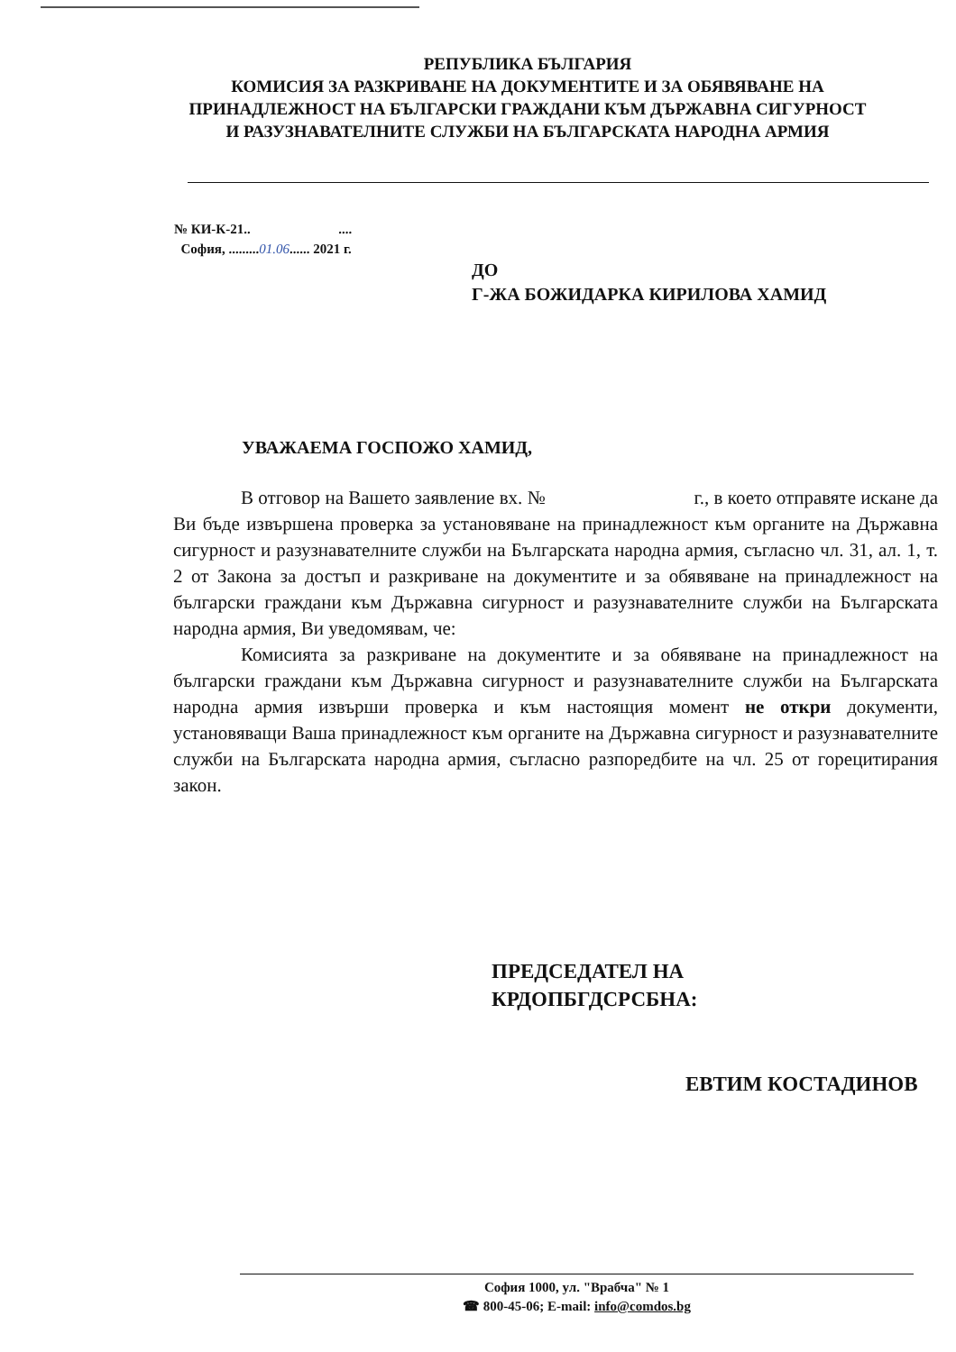РЕПУБЛИКА БЪЛГАРИЯ
КОМИСИЯ ЗА РАЗКРИВАНЕ НА ДОКУМЕНТИТЕ И ЗА ОБЯВЯВАНЕ НА ПРИНАДЛЕЖНОСТ НА БЪЛГАРСКИ ГРАЖДАНИ КЪМ ДЪРЖАВНА СИГУРНОСТ И РАЗУЗНАВАТЕЛНИТЕ СЛУЖБИ НА БЪЛГАРСКАТА НАРОДНА АРМИЯ
№ КИ-К-21.. ....
София, .........01.06...... 2021 г.
ДО
Г-ЖА БОЖИДАРКА КИРИЛОВА ХАМИД
УВАЖАЕМА ГОСПОЖО ХАМИД,
В отговор на Вашето заявление вх. № г., в което отправяте искане да Ви бъде извършена проверка за установяване на принадлежност към органите на Държавна сигурност и разузнавателните служби на Българската народна армия, съгласно чл. 31, ал. 1, т. 2 от Закона за достъп и разкриване на документите и за обявяване на принадлежност на български граждани към Държавна сигурност и разузнавателните служби на Българската народна армия, Ви уведомявам, че:
Комисията за разкриване на документите и за обявяване на принадлежност на български граждани към Държавна сигурност и разузнавателните служби на Българската народна армия извърши проверка и към настоящия момент не откри документи, установяващи Ваша принадлежност към органите на Държавна сигурност и разузнавателните служби на Българската народна армия, съгласно разпоредбите на чл. 25 от горецитирания закон.
ПРЕДСЕДАТЕЛ НА
КРДОПБГДСРСБНА:
ЕВТИМ КОСТАДИНОВ
София 1000, ул. "Врабча" № 1
☎ 800-45-06; E-mail: info@comdos.bg